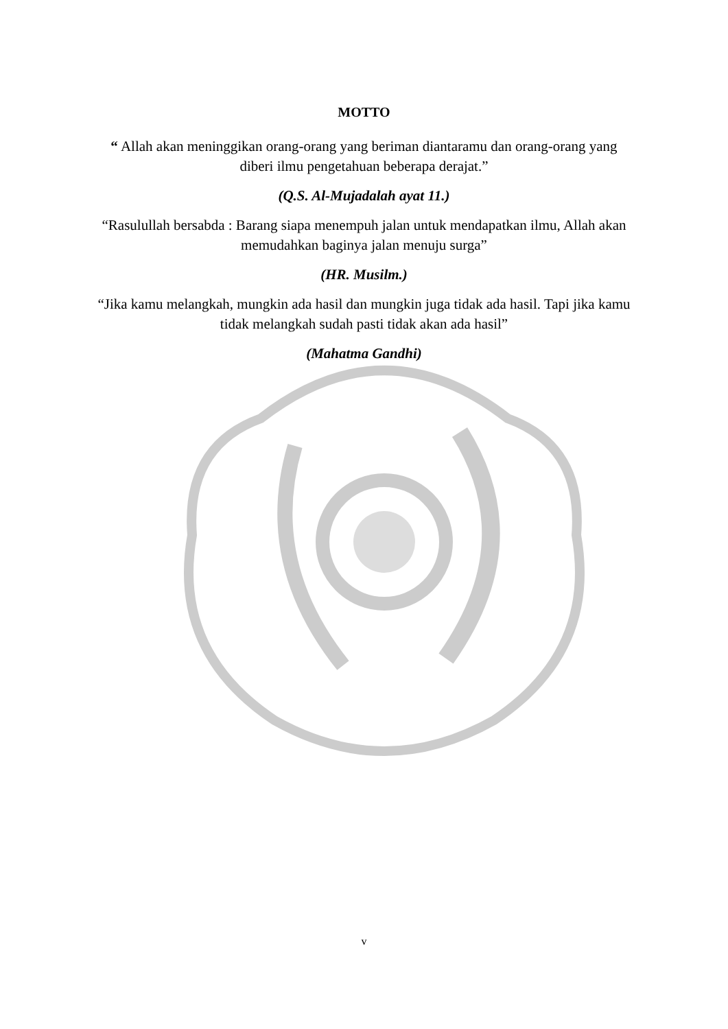MOTTO
“ Allah akan meninggikan orang-orang yang beriman diantaramu dan orang-orang yang diberi ilmu pengetahuan beberapa derajat.”
(Q.S. Al-Mujadalah ayat 11.)
“Rasulullah bersabda : Barang siapa menempuh jalan untuk mendapatkan ilmu, Allah akan memudahkan baginya jalan menuju surga”
(HR. Musilm.)
“Jika kamu melangkah, mungkin ada hasil dan mungkin juga tidak ada hasil. Tapi jika kamu tidak melangkah sudah pasti tidak akan ada hasil”
(Mahatma Gandhi)
v